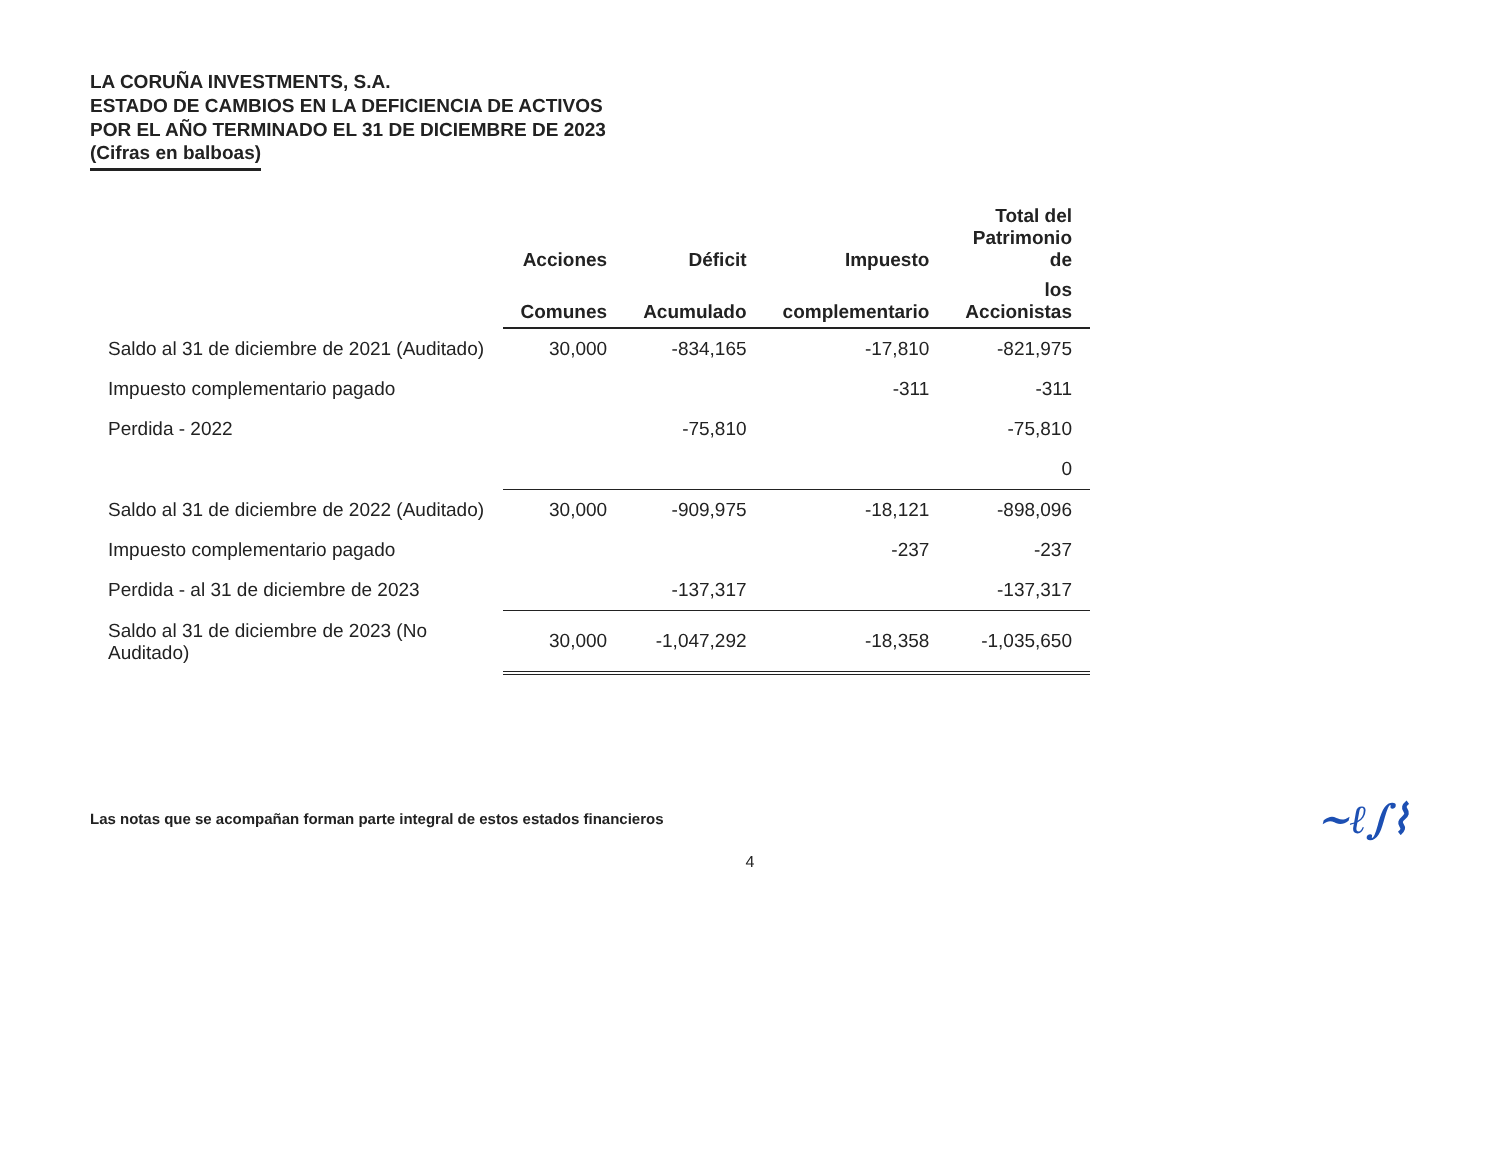LA CORUÑA INVESTMENTS, S.A.
ESTADO DE CAMBIOS EN LA DEFICIENCIA DE ACTIVOS
POR EL AÑO TERMINADO EL 31 DE DICIEMBRE DE 2023
(Cifras en balboas)
| | Acciones | Déficit | Impuesto | Total del Patrimonio de |
| --- | --- | --- | --- | --- |
| | Comunes | Acumulado | complementario | los Accionistas |
| Saldo al 31 de diciembre de 2021 (Auditado) | 30,000 | -834,165 | -17,810 | -821,975 |
| Impuesto complementario pagado | | | -311 | -311 |
| Perdida - 2022 | | -75,810 | | -75,810 |
| | | | | 0 |
| Saldo al 31 de diciembre de 2022 (Auditado) | 30,000 | -909,975 | -18,121 | -898,096 |
| Impuesto complementario pagado | | | -237 | -237 |
| Perdida - al 31 de diciembre de 2023 | | -137,317 | | -137,317 |
| Saldo al 31 de diciembre de 2023 (No Auditado) | 30,000 | -1,047,292 | -18,358 | -1,035,650 |
Las notas que se acompañan forman parte integral de estos estados financieros ~ℓ∫⌇
4